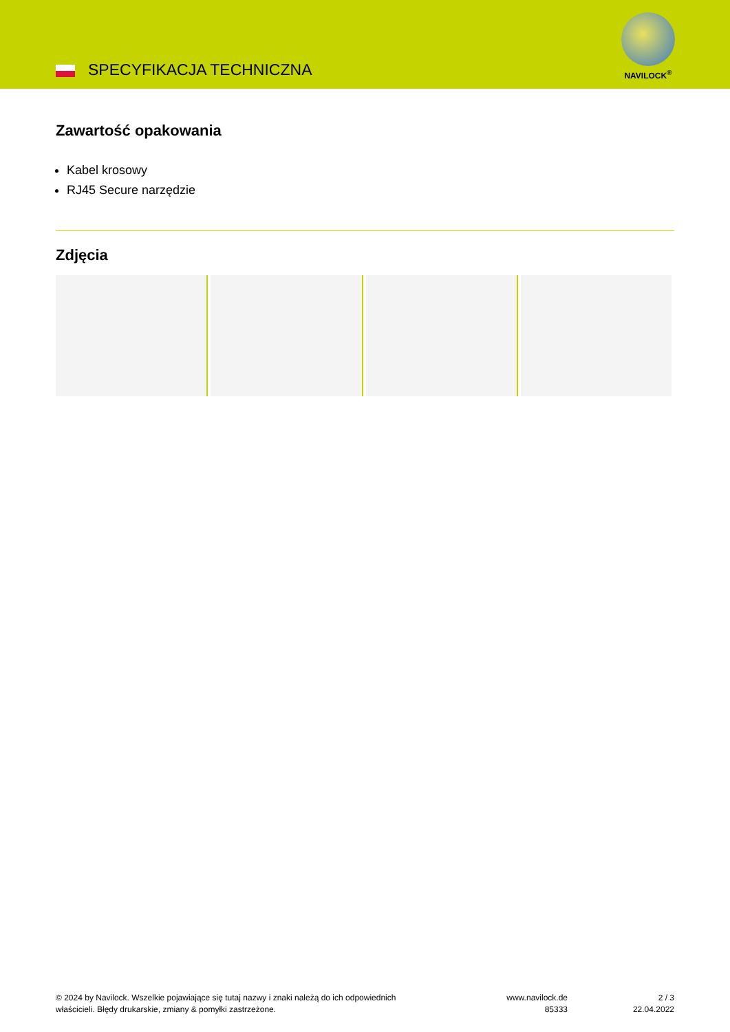SPECYFIKACJA TECHNICZNA
NAVILOCK<sup>®</sup>
Zawartość opakowania
Kabel krosowy
RJ45 Secure narzędzie
Zdjęcia
© 2024 by Navilock. Wszelkie pojawiające się tutaj nazwy i znaki należą do ich odpowiednich
właścicieli. Błędy drukarskie, zmiany & pomyłki zastrzeżone.
www.navilock.de
85333
2 / 3
22.04.2022